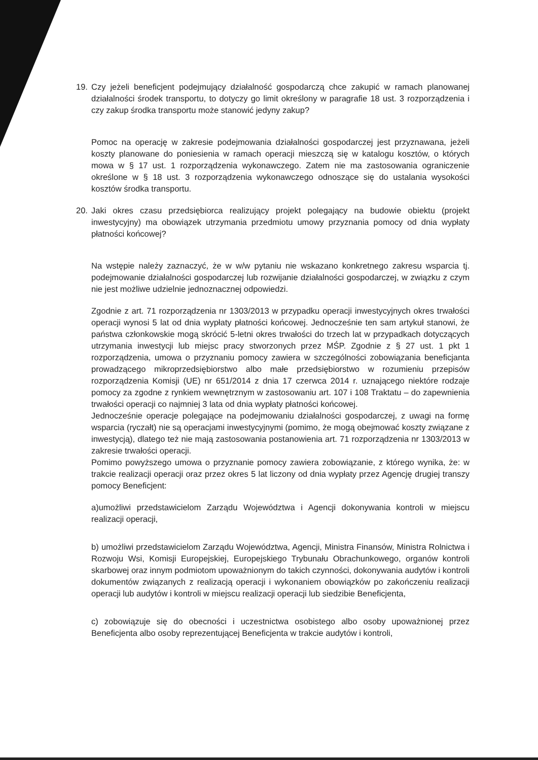19. Czy jeżeli beneficjent podejmujący działalność gospodarczą chce zakupić w ramach planowanej działalności środek transportu, to dotyczy go limit określony w paragrafie 18 ust. 3 rozporządzenia i czy zakup środka transportu może stanowić jedyny zakup?
Pomoc na operację w zakresie podejmowania działalności gospodarczej jest przyznawana, jeżeli koszty planowane do poniesienia w ramach operacji mieszczą się w katalogu kosztów, o których mowa w § 17 ust. 1 rozporządzenia wykonawczego. Zatem nie ma zastosowania ograniczenie określone w § 18 ust. 3 rozporządzenia wykonawczego odnoszące się do ustalania wysokości kosztów środka transportu.
20. Jaki okres czasu przedsiębiorca realizujący projekt polegający na budowie obiektu (projekt inwestycyjny) ma obowiązek utrzymania przedmiotu umowy przyznania pomocy od dnia wypłaty płatności końcowej?
Na wstępie należy zaznaczyć, że w w/w pytaniu nie wskazano konkretnego zakresu wsparcia tj. podejmowanie działalności gospodarczej lub rozwijanie działalności gospodarczej, w związku z czym nie jest możliwe udzielnie jednoznacznej odpowiedzi.
Zgodnie z art. 71 rozporządzenia nr 1303/2013 w przypadku operacji inwestycyjnych okres trwałości operacji wynosi 5 lat od dnia wypłaty płatności końcowej. Jednocześnie ten sam artykuł stanowi, że państwa członkowskie mogą skrócić 5-letni okres trwałości do trzech lat w przypadkach dotyczących utrzymania inwestycji lub miejsc pracy stworzonych przez MŚP. Zgodnie z § 27 ust. 1 pkt 1 rozporządzenia, umowa o przyznaniu pomocy zawiera w szczególności zobowiązania beneficjanta prowadzącego mikroprzedsiębiorstwo albo małe przedsiębiorstwo w rozumieniu przepisów rozporządzenia Komisji (UE) nr 651/2014 z dnia 17 czerwca 2014 r. uznającego niektóre rodzaje pomocy za zgodne z rynkiem wewnętrznym w zastosowaniu art. 107 i 108 Traktatu – do zapewnienia trwałości operacji co najmniej 3 lata od dnia wypłaty płatności końcowej.
Jednocześnie operacje polegające na podejmowaniu działalności gospodarczej, z uwagi na formę wsparcia (ryczałt) nie są operacjami inwestycyjnymi (pomimo, że mogą obejmować koszty związane z inwestycją), dlatego też nie mają zastosowania postanowienia art. 71 rozporządzenia nr 1303/2013 w zakresie trwałości operacji.
Pomimo powyższego umowa o przyznanie pomocy zawiera zobowiązanie, z którego wynika, że: w trakcie realizacji operacji oraz przez okres 5 lat liczony od dnia wypłaty przez Agencję drugiej transzy pomocy Beneficjent:
a)umożliwi przedstawicielom Zarządu Województwa i Agencji dokonywania kontroli w miejscu realizacji operacji,
b) umożliwi przedstawicielom Zarządu Województwa, Agencji, Ministra Finansów, Ministra Rolnictwa i Rozwoju Wsi, Komisji Europejskiej, Europejskiego Trybunału Obrachunkowego, organów kontroli skarbowej oraz innym podmiotom upoważnionym do takich czynności, dokonywania audytów i kontroli dokumentów związanych z realizacją operacji i wykonaniem obowiązków po zakończeniu realizacji operacji lub audytów i kontroli w miejscu realizacji operacji lub siedzibie Beneficjenta,
c) zobowiązuje się do obecności i uczestnictwa osobistego albo osoby upoważnionej przez Beneficjenta albo osoby reprezentującej Beneficjenta w trakcie audytów i kontroli,